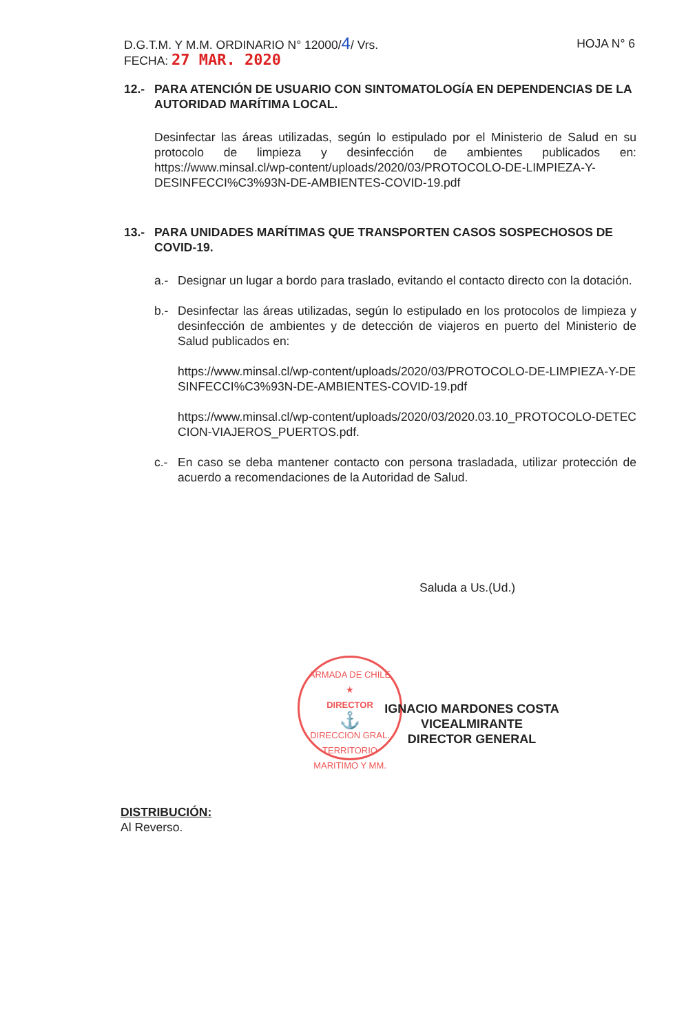HOJA N° 6 D.G.T.M. Y M.M. ORDINARIO N° 12000/4/ Vrs.
FECHA: 27 MAR. 2020
12.- PARA ATENCIÓN DE USUARIO CON SINTOMATOLOGÍA EN DEPENDENCIAS DE LA AUTORIDAD MARÍTIMA LOCAL.
Desinfectar las áreas utilizadas, según lo estipulado por el Ministerio de Salud en su protocolo de limpieza y desinfección de ambientes publicados en: https://www.minsal.cl/wp-content/uploads/2020/03/PROTOCOLO-DE-LIMPIEZA-Y-DESINFECCI%C3%93N-DE-AMBIENTES-COVID-19.pdf
13.- PARA UNIDADES MARÍTIMAS QUE TRANSPORTEN CASOS SOSPECHOSOS DE COVID-19.
a.- Designar un lugar a bordo para traslado, evitando el contacto directo con la dotación.
b.- Desinfectar las áreas utilizadas, según lo estipulado en los protocolos de limpieza y desinfección de ambientes y de detección de viajeros en puerto del Ministerio de Salud publicados en:
https://www.minsal.cl/wp-content/uploads/2020/03/PROTOCOLO-DE-LIMPIEZA-Y-DESINFECCI%C3%93N-DE-AMBIENTES-COVID-19.pdf
https://www.minsal.cl/wp-content/uploads/2020/03/2020.03.10_PROTOCOLO-DETECCION-VIAJEROS_PUERTOS.pdf.
c.- En caso se deba mantener contacto con persona trasladada, utilizar protección de acuerdo a recomendaciones de la Autoridad de Salud.
Saluda a Us.(Ud.)
ARMADA DE CHILE
★
DIRECTOR
⚓
DIRECCION GRAL. TERRITORIO MARITIMO Y MM.
IGNACIO MARDONES COSTA
VICEALMIRANTE
DIRECTOR GENERAL
DISTRIBUCIÓN:
Al Reverso.